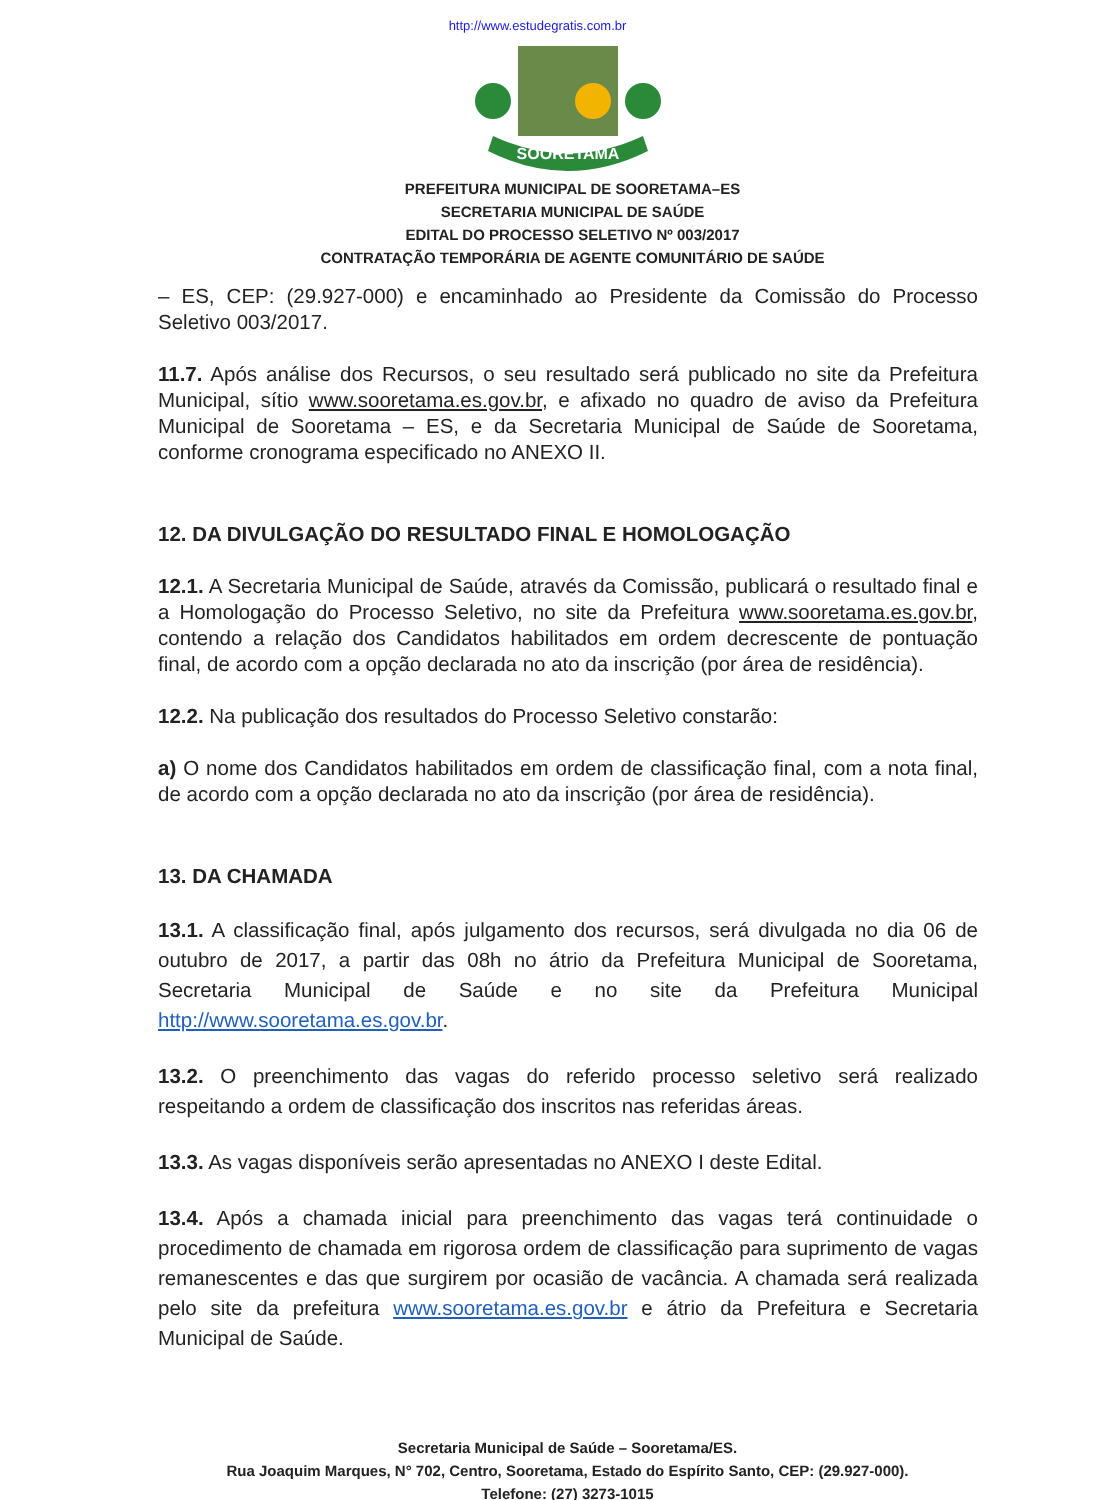http://www.estudegratis.com.br
SOORETAMA
PREFEITURA MUNICIPAL DE SOORETAMA–ES
SECRETARIA MUNICIPAL DE SAÚDE
EDITAL DO PROCESSO SELETIVO Nº 003/2017
CONTRATAÇÃO TEMPORÁRIA DE AGENTE COMUNITÁRIO DE SAÚDE
– ES, CEP: (29.927-000) e encaminhado ao Presidente da Comissão do Processo Seletivo 003/2017.
11.7. Após análise dos Recursos, o seu resultado será publicado no site da Prefeitura Municipal, sítio www.sooretama.es.gov.br, e afixado no quadro de aviso da Prefeitura Municipal de Sooretama – ES, e da Secretaria Municipal de Saúde de Sooretama, conforme cronograma especificado no ANEXO II.
12. DA DIVULGAÇÃO DO RESULTADO FINAL E HOMOLOGAÇÃO
12.1. A Secretaria Municipal de Saúde, através da Comissão, publicará o resultado final e a Homologação do Processo Seletivo, no site da Prefeitura www.sooretama.es.gov.br, contendo a relação dos Candidatos habilitados em ordem decrescente de pontuação final, de acordo com a opção declarada no ato da inscrição (por área de residência).
12.2. Na publicação dos resultados do Processo Seletivo constarão:
a) O nome dos Candidatos habilitados em ordem de classificação final, com a nota final, de acordo com a opção declarada no ato da inscrição (por área de residência).
13. DA CHAMADA
13.1. A classificação final, após julgamento dos recursos, será divulgada no dia 06 de outubro de 2017, a partir das 08h no átrio da Prefeitura Municipal de Sooretama, Secretaria Municipal de Saúde e no site da Prefeitura Municipal http://www.sooretama.es.gov.br.
13.2. O preenchimento das vagas do referido processo seletivo será realizado respeitando a ordem de classificação dos inscritos nas referidas áreas.
13.3. As vagas disponíveis serão apresentadas no ANEXO I deste Edital.
13.4. Após a chamada inicial para preenchimento das vagas terá continuidade o procedimento de chamada em rigorosa ordem de classificação para suprimento de vagas remanescentes e das que surgirem por ocasião de vacância. A chamada será realizada pelo site da prefeitura www.sooretama.es.gov.br e átrio da Prefeitura e Secretaria Municipal de Saúde.
Secretaria Municipal de Saúde – Sooretama/ES.
Rua Joaquim Marques, N° 702, Centro, Sooretama, Estado do Espírito Santo, CEP: (29.927-000).
Telefone: (27) 3273-1015